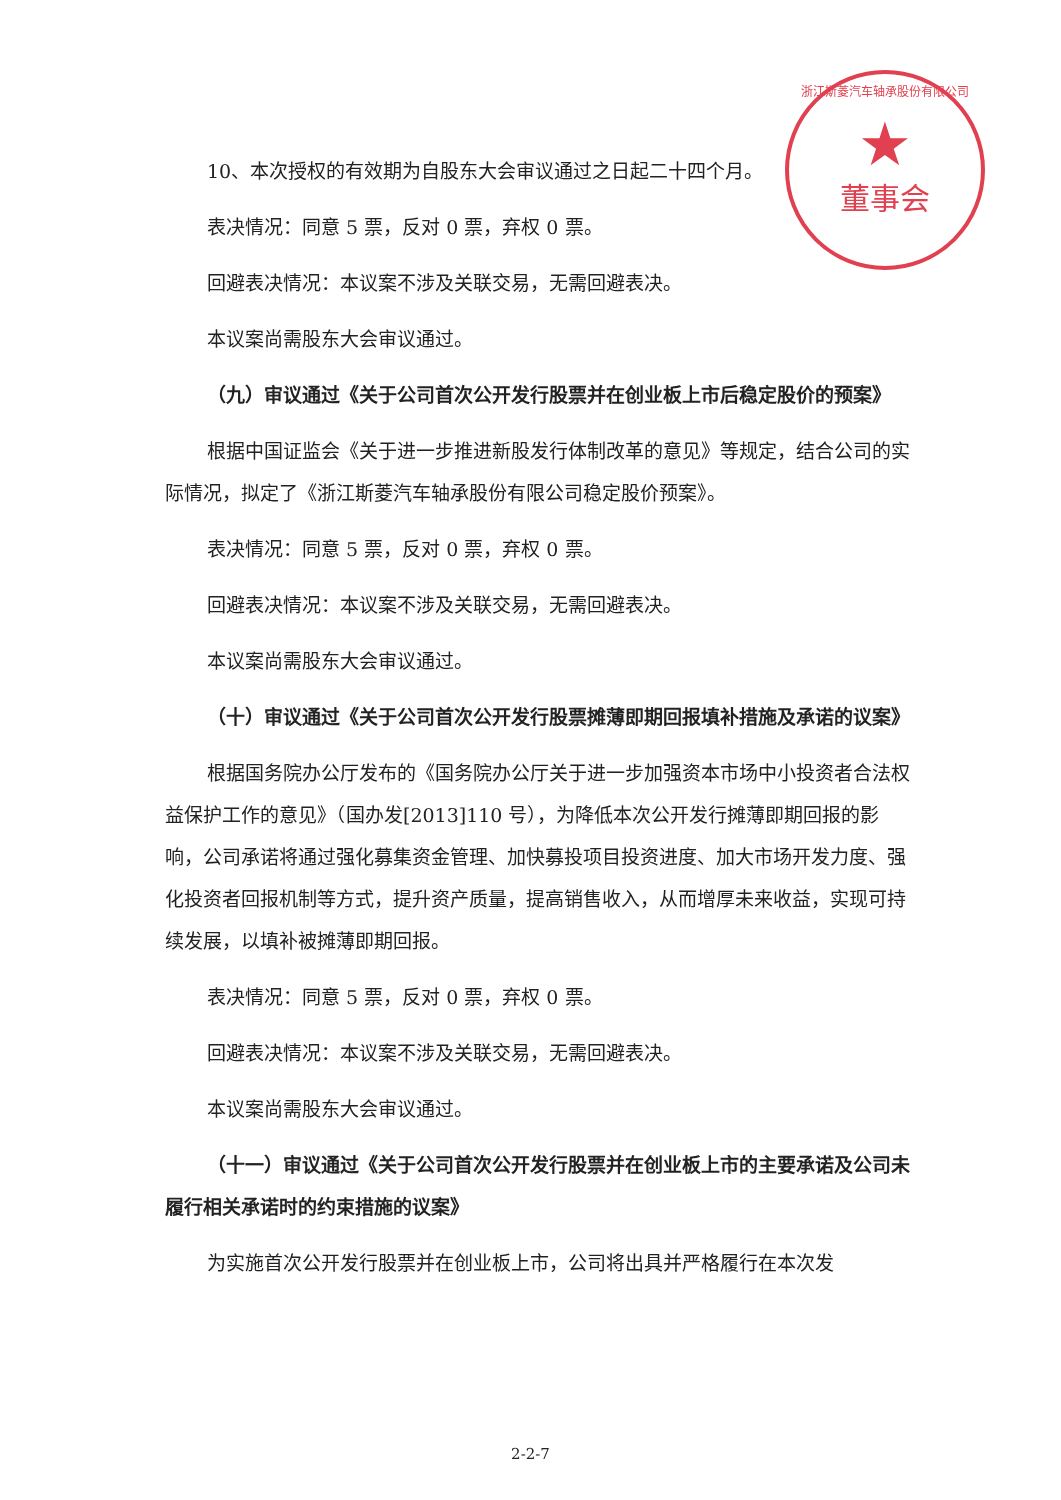浙江斯菱汽车轴承股份有限公司
★
董事会
10、本次授权的有效期为自股东大会审议通过之日起二十四个月。
表决情况：同意 5 票，反对 0 票，弃权 0 票。
回避表决情况：本议案不涉及关联交易，无需回避表决。
本议案尚需股东大会审议通过。
（九）审议通过《关于公司首次公开发行股票并在创业板上市后稳定股价的预案》
根据中国证监会《关于进一步推进新股发行体制改革的意见》等规定，结合公司的实际情况，拟定了《浙江斯菱汽车轴承股份有限公司稳定股价预案》。
表决情况：同意 5 票，反对 0 票，弃权 0 票。
回避表决情况：本议案不涉及关联交易，无需回避表决。
本议案尚需股东大会审议通过。
（十）审议通过《关于公司首次公开发行股票摊薄即期回报填补措施及承诺的议案》
根据国务院办公厅发布的《国务院办公厅关于进一步加强资本市场中小投资者合法权益保护工作的意见》（国办发[2013]110 号），为降低本次公开发行摊薄即期回报的影响，公司承诺将通过强化募集资金管理、加快募投项目投资进度、加大市场开发力度、强化投资者回报机制等方式，提升资产质量，提高销售收入，从而增厚未来收益，实现可持续发展，以填补被摊薄即期回报。
表决情况：同意 5 票，反对 0 票，弃权 0 票。
回避表决情况：本议案不涉及关联交易，无需回避表决。
本议案尚需股东大会审议通过。
（十一）审议通过《关于公司首次公开发行股票并在创业板上市的主要承诺及公司未履行相关承诺时的约束措施的议案》
为实施首次公开发行股票并在创业板上市，公司将出具并严格履行在本次发
2-2-7